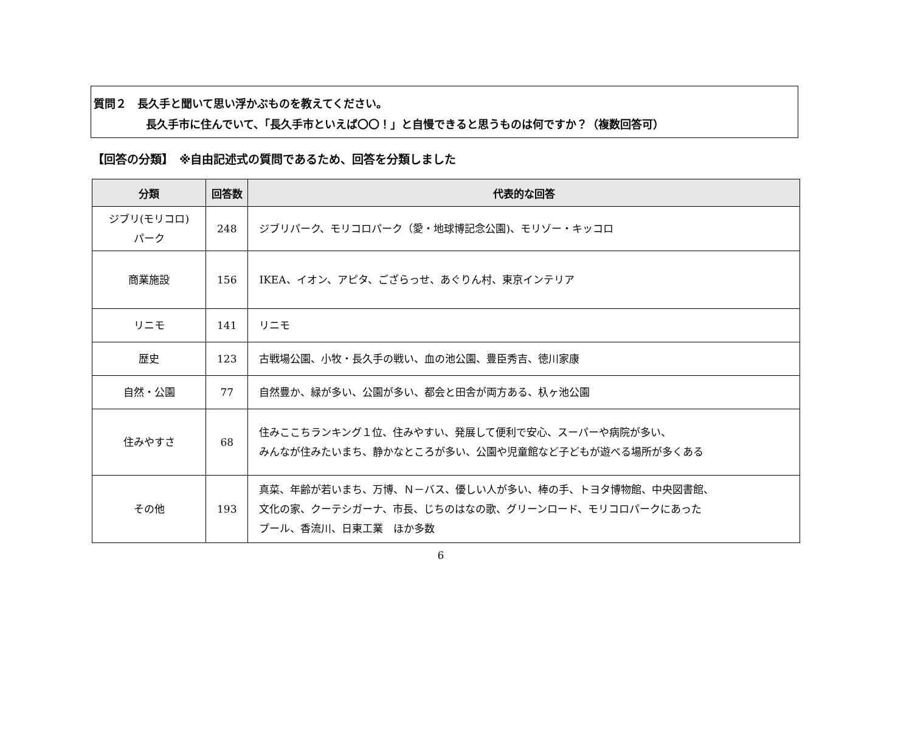質問２　長久手と聞いて思い浮かぶものを教えてください。
長久手市に住んでいて、「長久手市といえば〇〇！」と自慢できると思うものは何ですか？（複数回答可）
【回答の分類】　※自由記述式の質問であるため、回答を分類しました
| 分類 | 回答数 | 代表的な回答 |
| --- | --- | --- |
| ジブリ(モリコロ) パーク | 248 | ジブリパーク、モリコロパーク（愛・地球博記念公園)、モリゾー・キッコロ |
| 商業施設 | 156 | IKEA、イオン、アピタ、ござらっせ、あぐりん村、東京インテリア |
| リニモ | 141 | リニモ |
| 歴史 | 123 | 古戦場公園、小牧・長久手の戦い、血の池公園、豊臣秀吉、徳川家康 |
| 自然・公園 | 77 | 自然豊か、緑が多い、公園が多い、都会と田舎が両方ある、杁ヶ池公園 |
| 住みやすさ | 68 | 住みここちランキング１位、住みやすい、発展して便利で安心、スーパーや病院が多い、 みんなが住みたいまち、静かなところが多い、公園や児童館など子どもが遊べる場所が多くある |
| その他 | 193 | 真菜、年齢が若いまち、万博、Ｎ－バス、優しい人が多い、棒の手、トヨタ博物館、中央図書館、 文化の家、クーテシガーナ、市長、じちのはなの歌、グリーンロード、モリコロパークにあった プール、香流川、日東工業 ほか多数 |
6